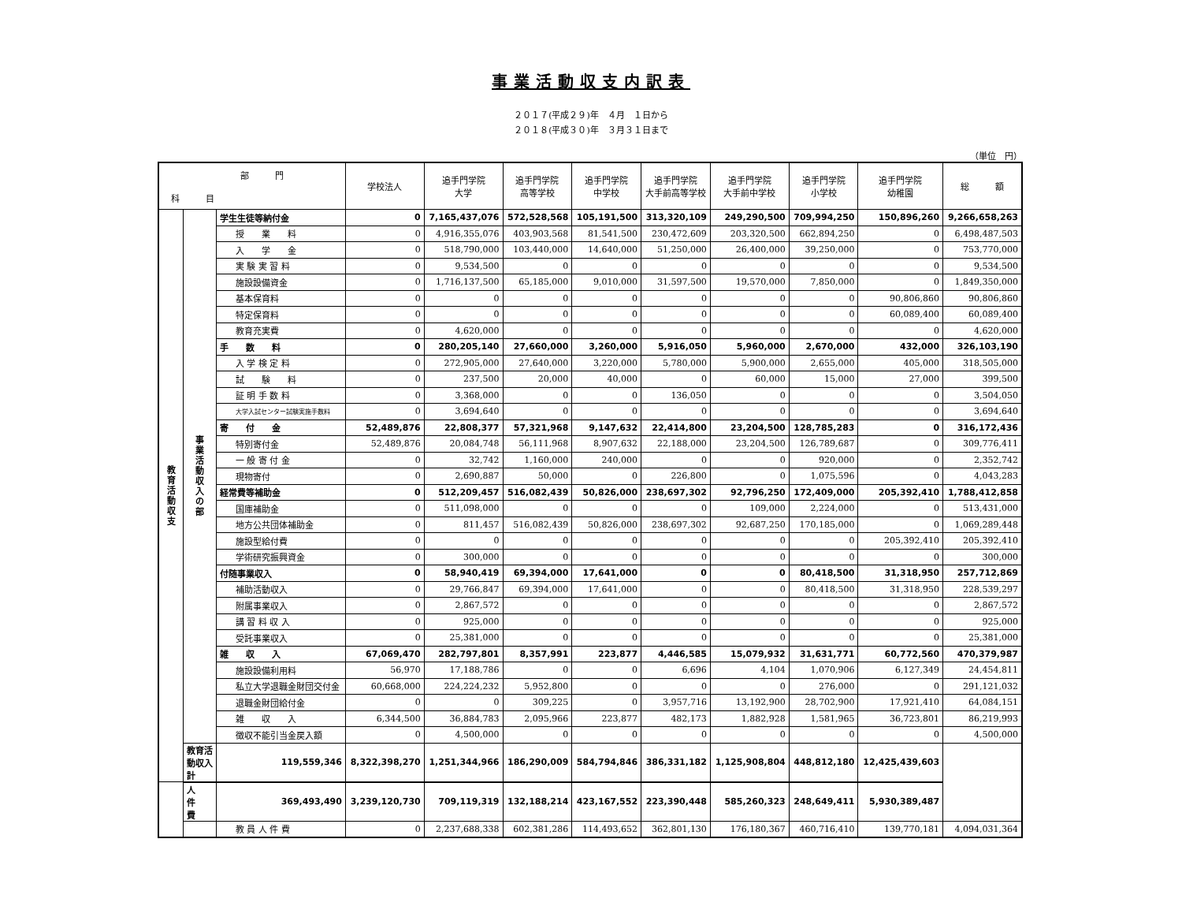事業活動収支内訳表
２０１７(平成２９)年　４月　１日から
２０１８(平成３０)年　３月３１日まで
（単位　円）
| 部 門 科 目 | | | 学校法人 | 追手門学院 大学 | 追手門学院 高等学校 | 追手門学院 中学校 | 追手門学院 大手前高等学校 | 追手門学院 大手前中学校 | 追手門学院 小学校 | 追手門学院 幼稚園 | 総 額 |
| --- | --- | --- | --- | --- | --- | --- | --- | --- | --- | --- | --- |
| 教 育 活 動 収 支 | 事 業 活 動 収 入 の 部 | 学生生徒等納付金 | 0 | 7,165,437,076 | 572,528,568 | 105,191,500 | 313,320,109 | 249,290,500 | 709,994,250 | 150,896,260 | 9,266,658,263 |
| | | 授 業 料 | 0 | 4,916,355,076 | 403,903,568 | 81,541,500 | 230,472,609 | 203,320,500 | 662,894,250 | 0 | 6,498,487,503 |
| | | 入 学 金 | 0 | 518,790,000 | 103,440,000 | 14,640,000 | 51,250,000 | 26,400,000 | 39,250,000 | 0 | 753,770,000 |
| | | 実 験 実 習 料 | 0 | 9,534,500 | 0 | 0 | 0 | 0 | 0 | 0 | 9,534,500 |
| | | 施設設備資金 | 0 | 1,716,137,500 | 65,185,000 | 9,010,000 | 31,597,500 | 19,570,000 | 7,850,000 | 0 | 1,849,350,000 |
| | | 基本保育料 | 0 | 0 | 0 | 0 | 0 | 0 | 0 | 90,806,860 | 90,806,860 |
| | | 特定保育料 | 0 | 0 | 0 | 0 | 0 | 0 | 0 | 60,089,400 | 60,089,400 |
| | | 教育充実費 | 0 | 4,620,000 | 0 | 0 | 0 | 0 | 0 | 0 | 4,620,000 |
| | | 手 数 料 | 0 | 280,205,140 | 27,660,000 | 3,260,000 | 5,916,050 | 5,960,000 | 2,670,000 | 432,000 | 326,103,190 |
| | | 入 学 検 定 料 | 0 | 272,905,000 | 27,640,000 | 3,220,000 | 5,780,000 | 5,900,000 | 2,655,000 | 405,000 | 318,505,000 |
| | | 試 験 料 | 0 | 237,500 | 20,000 | 40,000 | 0 | 60,000 | 15,000 | 27,000 | 399,500 |
| | | 証 明 手 数 料 | 0 | 3,368,000 | 0 | 0 | 136,050 | 0 | 0 | 0 | 3,504,050 |
| | | 大学入試センター試験実施手数料 | 0 | 3,694,640 | 0 | 0 | 0 | 0 | 0 | 0 | 3,694,640 |
| | | 寄 付 金 | 52,489,876 | 22,808,377 | 57,321,968 | 9,147,632 | 22,414,800 | 23,204,500 | 128,785,283 | 0 | 316,172,436 |
| | | 特別寄付金 | 52,489,876 | 20,084,748 | 56,111,968 | 8,907,632 | 22,188,000 | 23,204,500 | 126,789,687 | 0 | 309,776,411 |
| | | 一 般 寄 付 金 | 0 | 32,742 | 1,160,000 | 240,000 | 0 | 0 | 920,000 | 0 | 2,352,742 |
| | | 現物寄付 | 0 | 2,690,887 | 50,000 | 0 | 226,800 | 0 | 1,075,596 | 0 | 4,043,283 |
| | | 経常費等補助金 | 0 | 512,209,457 | 516,082,439 | 50,826,000 | 238,697,302 | 92,796,250 | 172,409,000 | 205,392,410 | 1,788,412,858 |
| | | 国庫補助金 | 0 | 511,098,000 | 0 | 0 | 0 | 109,000 | 2,224,000 | 0 | 513,431,000 |
| | | 地方公共団体補助金 | 0 | 811,457 | 516,082,439 | 50,826,000 | 238,697,302 | 92,687,250 | 170,185,000 | 0 | 1,069,289,448 |
| | | 施設型給付費 | 0 | 0 | 0 | 0 | 0 | 0 | 0 | 205,392,410 | 205,392,410 |
| | | 学術研究振興資金 | 0 | 300,000 | 0 | 0 | 0 | 0 | 0 | 0 | 300,000 |
| | | 付随事業収入 | 0 | 58,940,419 | 69,394,000 | 17,641,000 | 0 | 0 | 80,418,500 | 31,318,950 | 257,712,869 |
| | | 補助活動収入 | 0 | 29,766,847 | 69,394,000 | 17,641,000 | 0 | 0 | 80,418,500 | 31,318,950 | 228,539,297 |
| | | 附属事業収入 | 0 | 2,867,572 | 0 | 0 | 0 | 0 | 0 | 0 | 2,867,572 |
| | | 講 習 料 収 入 | 0 | 925,000 | 0 | 0 | 0 | 0 | 0 | 0 | 925,000 |
| | | 受託事業収入 | 0 | 25,381,000 | 0 | 0 | 0 | 0 | 0 | 0 | 25,381,000 |
| | | 雑 収 入 | 67,069,470 | 282,797,801 | 8,357,991 | 223,877 | 4,446,585 | 15,079,932 | 31,631,771 | 60,772,560 | 470,379,987 |
| | | 施設設備利用料 | 56,970 | 17,188,786 | 0 | 0 | 6,696 | 4,104 | 1,070,906 | 6,127,349 | 24,454,811 |
| | | 私立大学退職金財団交付金 | 60,668,000 | 224,224,232 | 5,952,800 | 0 | 0 | 0 | 276,000 | 0 | 291,121,032 |
| | | 退職金財団給付金 | 0 | 0 | 309,225 | 0 | 3,957,716 | 13,192,900 | 28,702,900 | 17,921,410 | 64,084,151 |
| | | 雑 収 入 | 6,344,500 | 36,884,783 | 2,095,966 | 223,877 | 482,173 | 1,882,928 | 1,581,965 | 36,723,801 | 86,219,993 |
| | | 徴収不能引当金戻入額 | 0 | 4,500,000 | 0 | 0 | 0 | 0 | 0 | 0 | 4,500,000 |
| | 教育活動収入計 | 119,559,346 | 8,322,398,270 | 1,251,344,966 | 186,290,009 | 584,794,846 | 386,331,182 | 1,125,908,804 | 448,812,180 | 12,425,439,603 | |
| | 人 件 費 | 369,493,490 | 3,239,120,730 | 709,119,319 | 132,188,214 | 423,167,552 | 223,390,448 | 585,260,323 | 248,649,411 | 5,930,389,487 | |
| | | 教 員 人 件 費 | 0 | 2,237,688,338 | 602,381,286 | 114,493,652 | 362,801,130 | 176,180,367 | 460,716,410 | 139,770,181 | 4,094,031,364 |